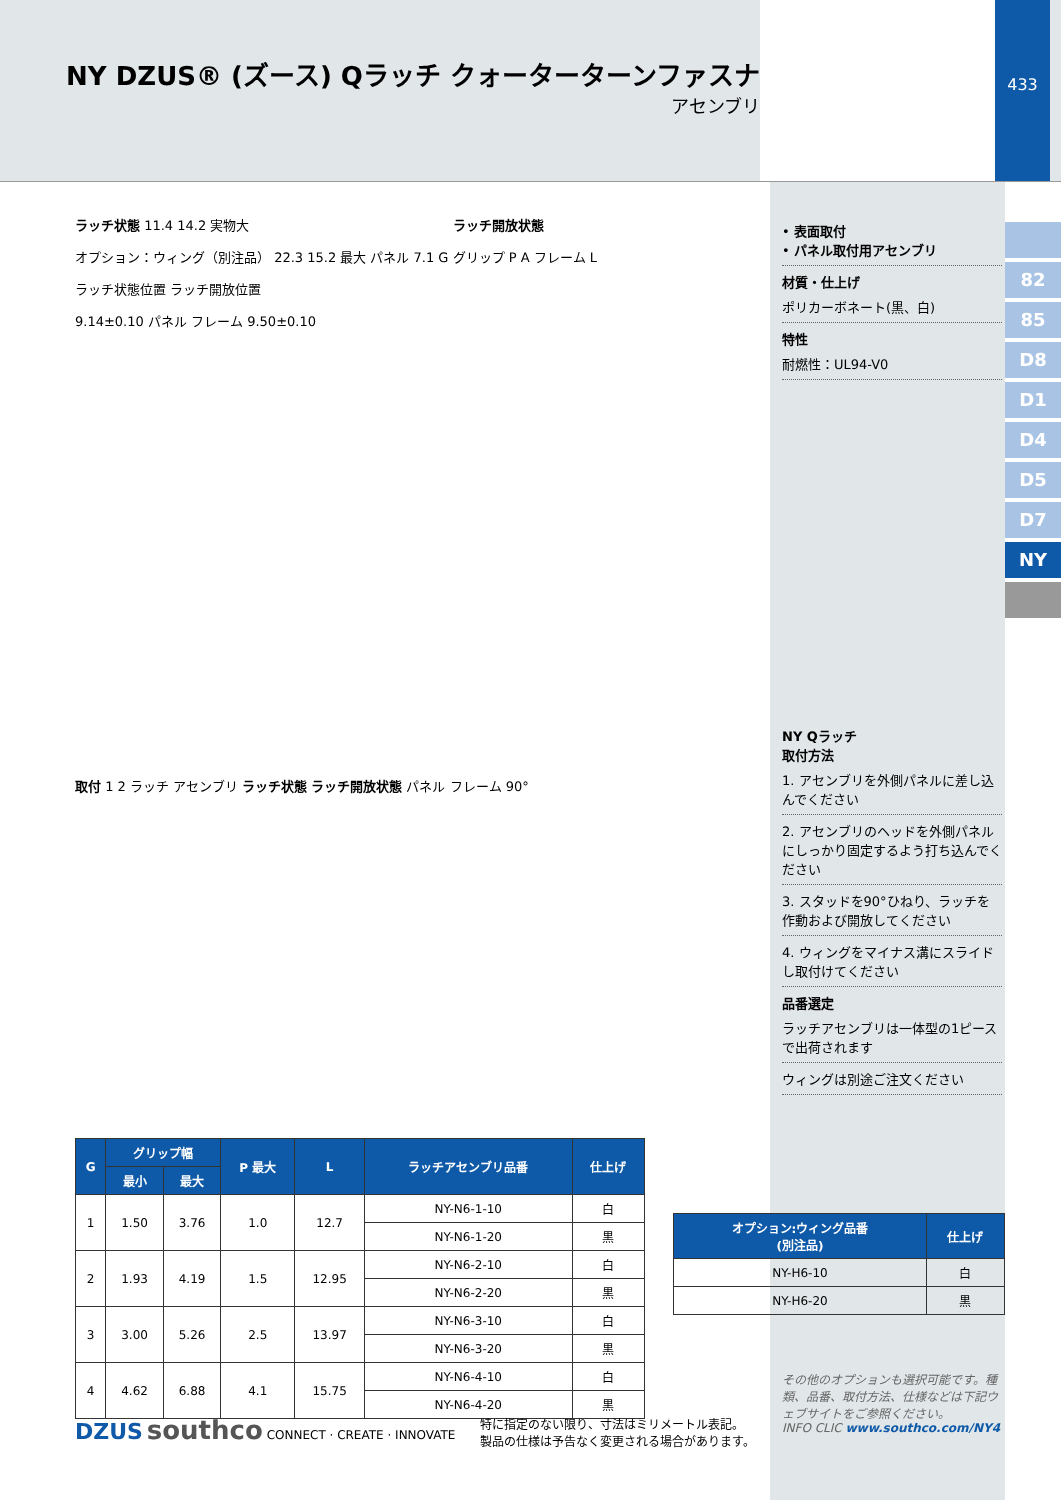NY DZUS® (ズース) Qラッチ クォーターターンファスナ
アセンブリ
433
82
85
D8
D1
D4
D5
D7
NY
ラッチ状態 11.4 14.2 実物大 ラッチ開放状態
オプション：ウィング（別注品） 22.3 15.2 最大 パネル 7.1 G グリップ P A フレーム L
ラッチ状態位置 ラッチ開放位置
9.14±0.10 パネル フレーム 9.50±0.10
取付 1 2 ラッチ アセンブリ ラッチ状態 ラッチ開放状態 パネル フレーム 90°
• 表面取付
• パネル取付用アセンブリ
材質・仕上げ
ポリカーボネート(黒、白)
特性
耐燃性：UL94-V0
NY Qラッチ
取付方法
1. アセンブリを外側パネルに差し込んでください
2. アセンブリのヘッドを外側パネルにしっかり固定するよう打ち込んでください
3. スタッドを90°ひねり、ラッチを作動および開放してください
4. ウィングをマイナス溝にスライドし取付けてください
品番選定
ラッチアセンブリは一体型の1ピースで出荷されます
ウィングは別途ご注文ください
| G | グリップ幅 | | P 最大 | L | ラッチアセンブリ品番 | 仕上げ |
| --- | --- | --- | --- | --- | --- | --- |
| | 最小 | 最大 | | | | |
| 1 | 1.50 | 3.76 | 1.0 | 12.7 | NY-N6-1-10 | 白 |
| | | | | | NY-N6-1-20 | 黒 |
| 2 | 1.93 | 4.19 | 1.5 | 12.95 | NY-N6-2-10 | 白 |
| | | | | | NY-N6-2-20 | 黒 |
| 3 | 3.00 | 5.26 | 2.5 | 13.97 | NY-N6-3-10 | 白 |
| | | | | | NY-N6-3-20 | 黒 |
| 4 | 4.62 | 6.88 | 4.1 | 15.75 | NY-N6-4-10 | 白 |
| | | | | | NY-N6-4-20 | 黒 |
| オプション:ウィング品番 (別注品) | 仕上げ |
| --- | --- |
| NY-H6-10 | 白 |
| NY-H6-20 | 黒 |
DZUS southco CONNECT · CREATE · INNOVATE
特に指定のない限り、寸法はミリメートル表記。
製品の仕様は予告なく変更される場合があります。
その他のオプションも選択可能です。種類、品番、取付方法、仕様などは下記ウェブサイトをご参照ください。
INFO CLIC www.southco.com/NY4